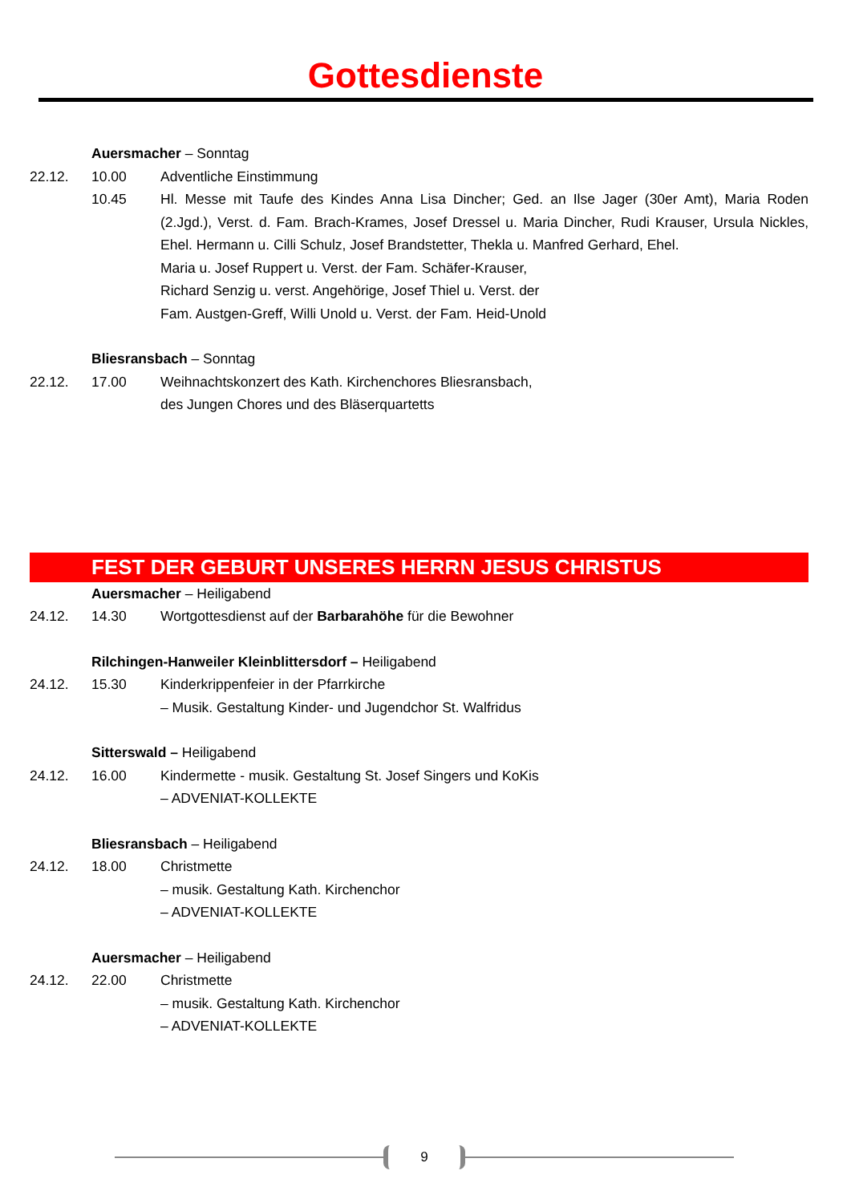Gottesdienste
Auersmacher – Sonntag
22.12. 10.00 Adventliche Einstimmung
10.45 Hl. Messe mit Taufe des Kindes Anna Lisa Dincher; Ged. an Ilse Jager (30er Amt), Maria Roden (2.Jgd.), Verst. d. Fam. Brach-Krames, Josef Dressel u. Maria Dincher, Rudi Krauser, Ursula Nickles, Ehel. Hermann u. Cilli Schulz, Josef Brandstetter, Thekla u. Manfred Gerhard, Ehel.
Maria u. Josef Ruppert u. Verst. der Fam. Schäfer-Krauser,
Richard Senzig u. verst. Angehörige, Josef Thiel u. Verst. der
Fam. Austgen-Greff, Willi Unold u. Verst. der Fam. Heid-Unold
Bliesransbach – Sonntag
22.12. 17.00 Weihnachtskonzert des Kath. Kirchenchores Bliesransbach,
des Jungen Chores und des Bläserquartetts
FEST DER GEBURT UNSERES HERRN JESUS CHRISTUS
Auersmacher – Heiligabend
24.12. 14.30 Wortgottesdienst auf der Barbarahöhe für die Bewohner
Rilchingen-Hanweiler Kleinblittersdorf – Heiligabend
24.12. 15.30 Kinderkrippenfeier in der Pfarrkirche
– Musik. Gestaltung Kinder- und Jugendchor St. Walfridus
Sitterswald – Heiligabend
24.12. 16.00 Kindermette - musik. Gestaltung St. Josef Singers und KoKis
– ADVENIAT-KOLLEKTE
Bliesransbach – Heiligabend
24.12. 18.00 Christmette
– musik. Gestaltung Kath. Kirchenchor
– ADVENIAT-KOLLEKTE
Auersmacher – Heiligabend
24.12. 22.00 Christmette
– musik. Gestaltung Kath. Kirchenchor
– ADVENIAT-KOLLEKTE
9